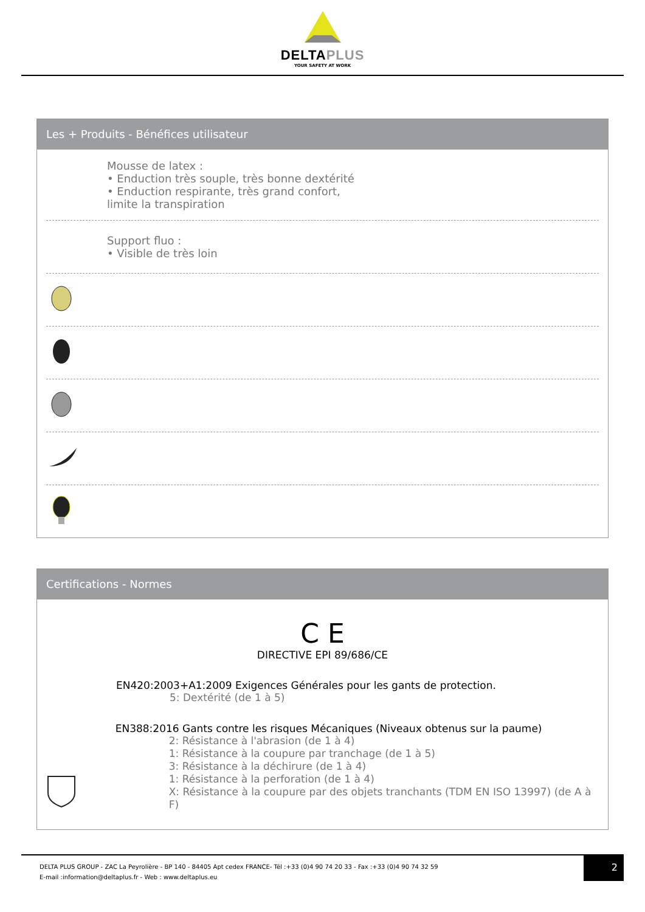DELTAPLUS
YOUR SAFETY AT WORK
Les + Produits - Bénéfices utilisateur
Mousse de latex :
• Enduction très souple, très bonne dextérité
• Enduction respirante, très grand confort,
limite la transpiration
Support fluo :
• Visible de très loin
Certifications - Normes
C E
DIRECTIVE EPI 89/686/CE
EN420:2003+A1:2009 Exigences Générales pour les gants de protection.
5: Dextérité (de 1 à 5)
EN388:2016 Gants contre les risques Mécaniques (Niveaux obtenus sur la paume)
2: Résistance à l'abrasion (de 1 à 4)
1: Résistance à la coupure par tranchage (de 1 à 5)
3: Résistance à la déchirure (de 1 à 4)
1: Résistance à la perforation (de 1 à 4)
X: Résistance à la coupure par des objets tranchants (TDM EN ISO 13997) (de A à F)
DELTA PLUS GROUP - ZAC La Peyrolière - BP 140 - 84405 Apt cedex FRANCE- Tél :+33 (0)4 90 74 20 33 - Fax :+33 (0)4 90 74 32 59
E-mail :information@deltaplus.fr - Web : www.deltaplus.eu
2